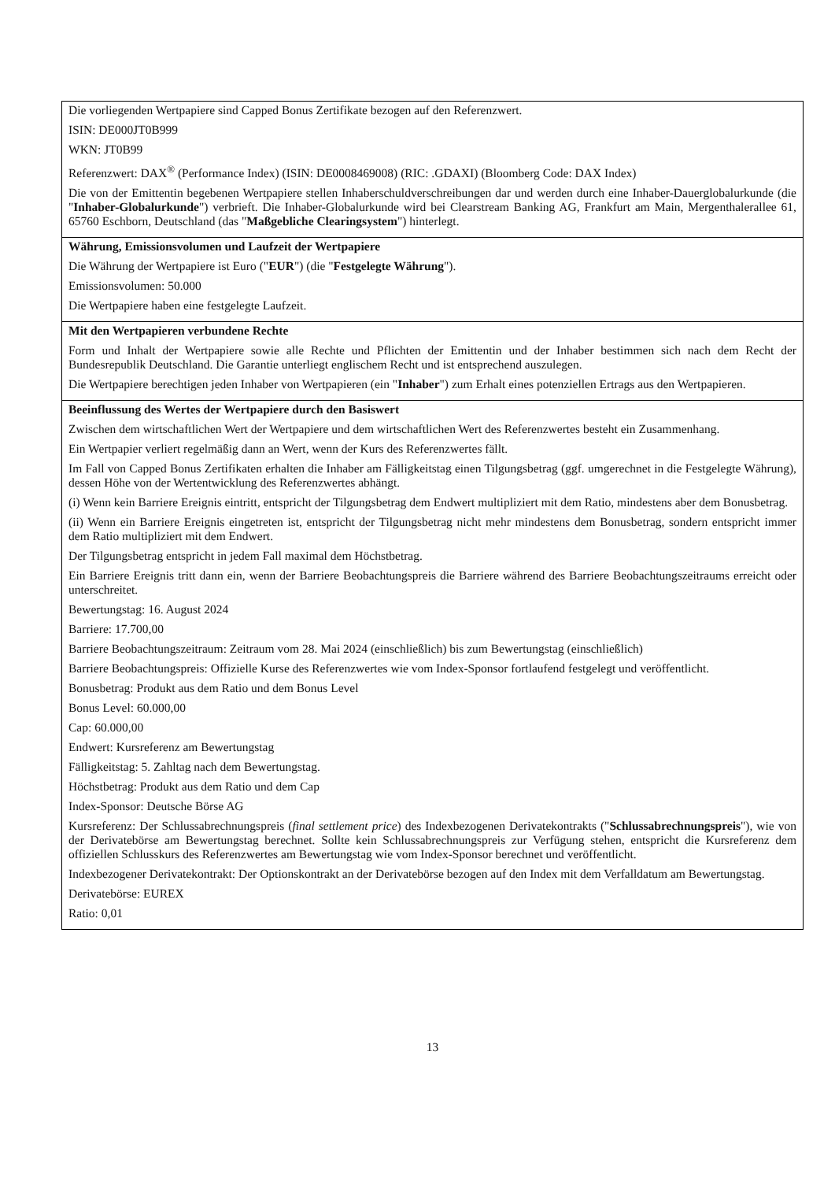| Die vorliegenden Wertpapiere sind Capped Bonus Zertifikate bezogen auf den Referenzwert. ISIN: DE000JT0B999 WKN: JT0B99 Referenzwert: DAX<sup>®</sup> (Performance Index) (ISIN: DE0008469008) (RIC: .GDAXI) (Bloomberg Code: DAX Index) Die von der Emittentin begebenen Wertpapiere stellen Inhaberschuldverschreibungen dar und werden durch eine Inhaber-Dauerglobalurkunde (die " Inhaber-Globalurkunde ") verbrieft. Die Inhaber-Globalurkunde wird bei Clearstream Banking AG, Frankfurt am Main, Mergenthalerallee 61, 65760 Eschborn, Deutschland (das " Maßgebliche Clearingsystem ") hinterlegt. |
| Währung, Emissionsvolumen und Laufzeit der Wertpapiere Die Währung der Wertpapiere ist Euro (" EUR ") (die " Festgelegte Währung "). Emissionsvolumen: 50.000 Die Wertpapiere haben eine festgelegte Laufzeit. |
| Mit den Wertpapieren verbundene Rechte Form und Inhalt der Wertpapiere sowie alle Rechte und Pflichten der Emittentin und der Inhaber bestimmen sich nach dem Recht der Bundesrepublik Deutschland. Die Garantie unterliegt englischem Recht und ist entsprechend auszulegen. Die Wertpapiere berechtigen jeden Inhaber von Wertpapieren (ein " Inhaber ") zum Erhalt eines potenziellen Ertrags aus den Wertpapieren. |
| Beeinflussung des Wertes der Wertpapiere durch den Basiswert Zwischen dem wirtschaftlichen Wert der Wertpapiere und dem wirtschaftlichen Wert des Referenzwertes besteht ein Zusammenhang. Ein Wertpapier verliert regelmäßig dann an Wert, wenn der Kurs des Referenzwertes fällt. Im Fall von Capped Bonus Zertifikaten erhalten die Inhaber am Fälligkeitstag einen Tilgungsbetrag (ggf. umgerechnet in die Festgelegte Währung), dessen Höhe von der Wertentwicklung des Referenzwertes abhängt. (i) Wenn kein Barriere Ereignis eintritt, entspricht der Tilgungsbetrag dem Endwert multipliziert mit dem Ratio, mindestens aber dem Bonusbetrag. (ii) Wenn ein Barriere Ereignis eingetreten ist, entspricht der Tilgungsbetrag nicht mehr mindestens dem Bonusbetrag, sondern entspricht immer dem Ratio multipliziert mit dem Endwert. Der Tilgungsbetrag entspricht in jedem Fall maximal dem Höchstbetrag. Ein Barriere Ereignis tritt dann ein, wenn der Barriere Beobachtungspreis die Barriere während des Barriere Beobachtungszeitraums erreicht oder unterschreitet. Bewertungstag: 16. August 2024 Barriere: 17.700,00 Barriere Beobachtungszeitraum: Zeitraum vom 28. Mai 2024 (einschließlich) bis zum Bewertungstag (einschließlich) Barriere Beobachtungspreis: Offizielle Kurse des Referenzwertes wie vom Index-Sponsor fortlaufend festgelegt und veröffentlicht. Bonusbetrag: Produkt aus dem Ratio und dem Bonus Level Bonus Level: 60.000,00 Cap: 60.000,00 Endwert: Kursreferenz am Bewertungstag Fälligkeitstag: 5. Zahltag nach dem Bewertungstag. Höchstbetrag: Produkt aus dem Ratio und dem Cap Index-Sponsor: Deutsche Börse AG Kursreferenz: Der Schlussabrechnungspreis ( final settlement price ) des Indexbezogenen Derivatekontrakts (" Schlussabrechnungspreis "), wie von der Derivatebörse am Bewertungstag berechnet. Sollte kein Schlussabrechnungspreis zur Verfügung stehen, entspricht die Kursreferenz dem offiziellen Schlusskurs des Referenzwertes am Bewertungstag wie vom Index-Sponsor berechnet und veröffentlicht. Indexbezogener Derivatekontrakt: Der Optionskontrakt an der Derivatebörse bezogen auf den Index mit dem Verfalldatum am Bewertungstag. Derivatebörse: EUREX Ratio: 0,01 |
13